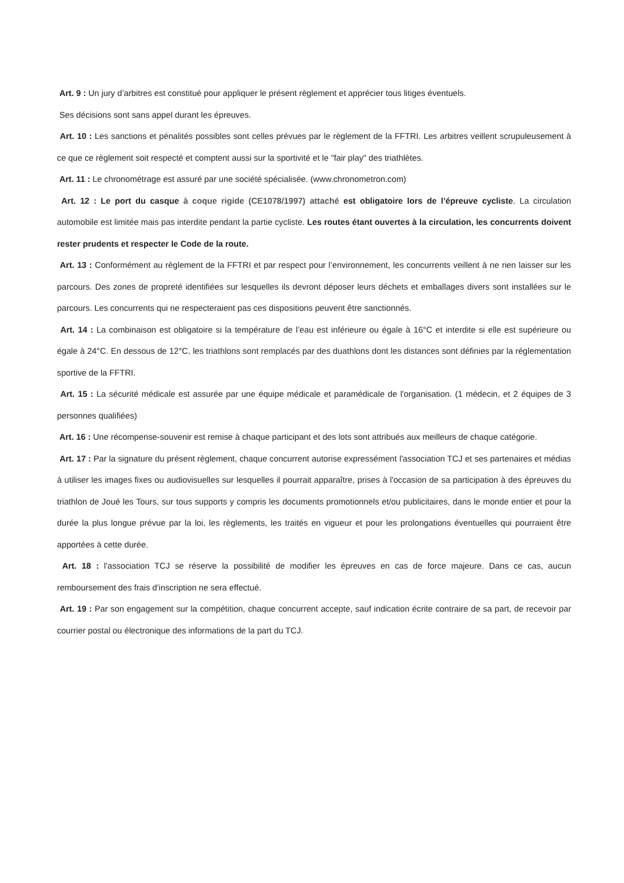Art. 9 : Un jury d’arbitres est constitué pour appliquer le présent règlement et apprécier tous litiges éventuels.
Ses décisions sont sans appel durant les épreuves.
Art. 10 : Les sanctions et pénalités possibles sont celles prévues par le règlement de la FFTRI. Les arbitres veillent scrupuleusement à ce que ce règlement soit respecté et comptent aussi sur la sportivité et le "fair play" des triathlètes.
Art. 11 : Le chronométrage est assuré par une société spécialisée. (www.chronometron.com)
Art. 12 : Le port du casque à coque rigide (CE1078/1997) attaché est obligatoire lors de l’épreuve cycliste. La circulation automobile est limitée mais pas interdite pendant la partie cycliste. Les routes étant ouvertes à la circulation, les concurrents doivent rester prudents et respecter le Code de la route.
Art. 13 : Conformément au règlement de la FFTRI et par respect pour l’environnement, les concurrents veillent à ne rien laisser sur les parcours. Des zones de propreté identifiées sur lesquelles ils devront déposer leurs déchets et emballages divers sont installées sur le parcours. Les concurrents qui ne respecteraient pas ces dispositions peuvent être sanctionnés.
Art. 14 : La combinaison est obligatoire si la température de l’eau est inférieure ou égale à 16°C et interdite si elle est supérieure ou égale à 24°C. En dessous de 12°C, les triathlons sont remplacés par des duathlons dont les distances sont définies par la réglementation sportive de la FFTRI.
Art. 15 : La sécurité médicale est assurée par une équipe médicale et paramédicale de l'organisation. (1 médecin, et 2 équipes de 3 personnes qualifiées)
Art. 16 : Une récompense-souvenir est remise à chaque participant et des lots sont attribués aux meilleurs de chaque catégorie.
Art. 17 : Par la signature du présent règlement, chaque concurrent autorise expressément l'association TCJ et ses partenaires et médias à utiliser les images fixes ou audiovisuelles sur lesquelles il pourrait apparaître, prises à l'occasion de sa participation à des épreuves du triathlon de Joué les Tours, sur tous supports y compris les documents promotionnels et/ou publicitaires, dans le monde entier et pour la durée la plus longue prévue par la loi, les règlements, les traités en vigueur et pour les prolongations éventuelles qui pourraient être apportées à cette durée.
Art. 18 : l'association TCJ se réserve la possibilité de modifier les épreuves en cas de force majeure. Dans ce cas, aucun remboursement des frais d'inscription ne sera effectué.
Art. 19 : Par son engagement sur la compétition, chaque concurrent accepte, sauf indication écrite contraire de sa part, de recevoir par courrier postal ou électronique des informations de la part du TCJ.